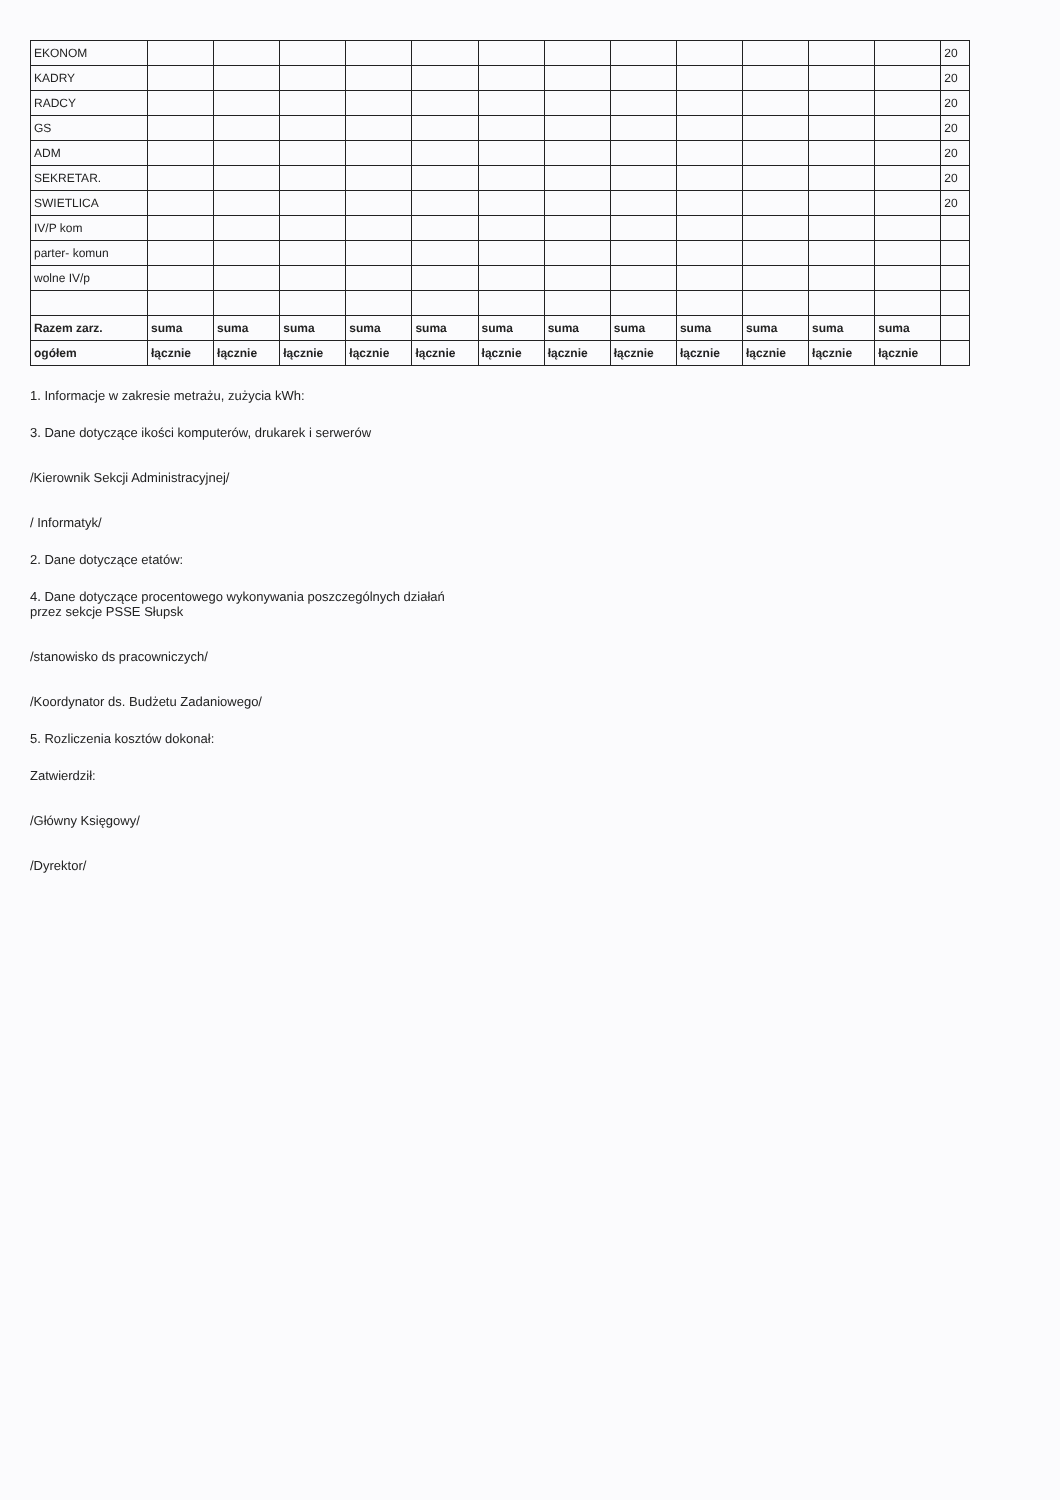| EKONOM | | | | | | | | | | | | | 20 |
| KADRY | | | | | | | | | | | | | 20 |
| RADCY | | | | | | | | | | | | | 20 |
| GS | | | | | | | | | | | | | 20 |
| ADM | | | | | | | | | | | | | 20 |
| SEKRETAR. | | | | | | | | | | | | | 20 |
| SWIETLICA | | | | | | | | | | | | | 20 |
| IV/P kom | | | | | | | | | | | | | |
| parter- komun | | | | | | | | | | | | | |
| wolne IV/p | | | | | | | | | | | | | |
| Razem zarz. | suma | suma | suma | suma | suma | suma | suma | suma | suma | suma | suma | suma | |
| ogółem | łącznie | łącznie | łącznie | łącznie | łącznie | łącznie | łącznie | łącznie | łącznie | łącznie | łącznie | łącznie | |
1. Informacje w zakresie metrażu, zużycia kWh:
3. Dane dotyczące ikości komputerów, drukarek i serwerów
/Kierownik Sekcji Administracyjnej/
/ Informatyk/
2. Dane dotyczące etatów:
4. Dane dotyczące procentowego wykonywania poszczególnych działań
przez sekcje PSSE Słupsk
/stanowisko ds pracowniczych/
/Koordynator ds. Budżetu Zadaniowego/
5. Rozliczenia kosztów dokonał:
Zatwierdził:
/Główny Księgowy/
/Dyrektor/